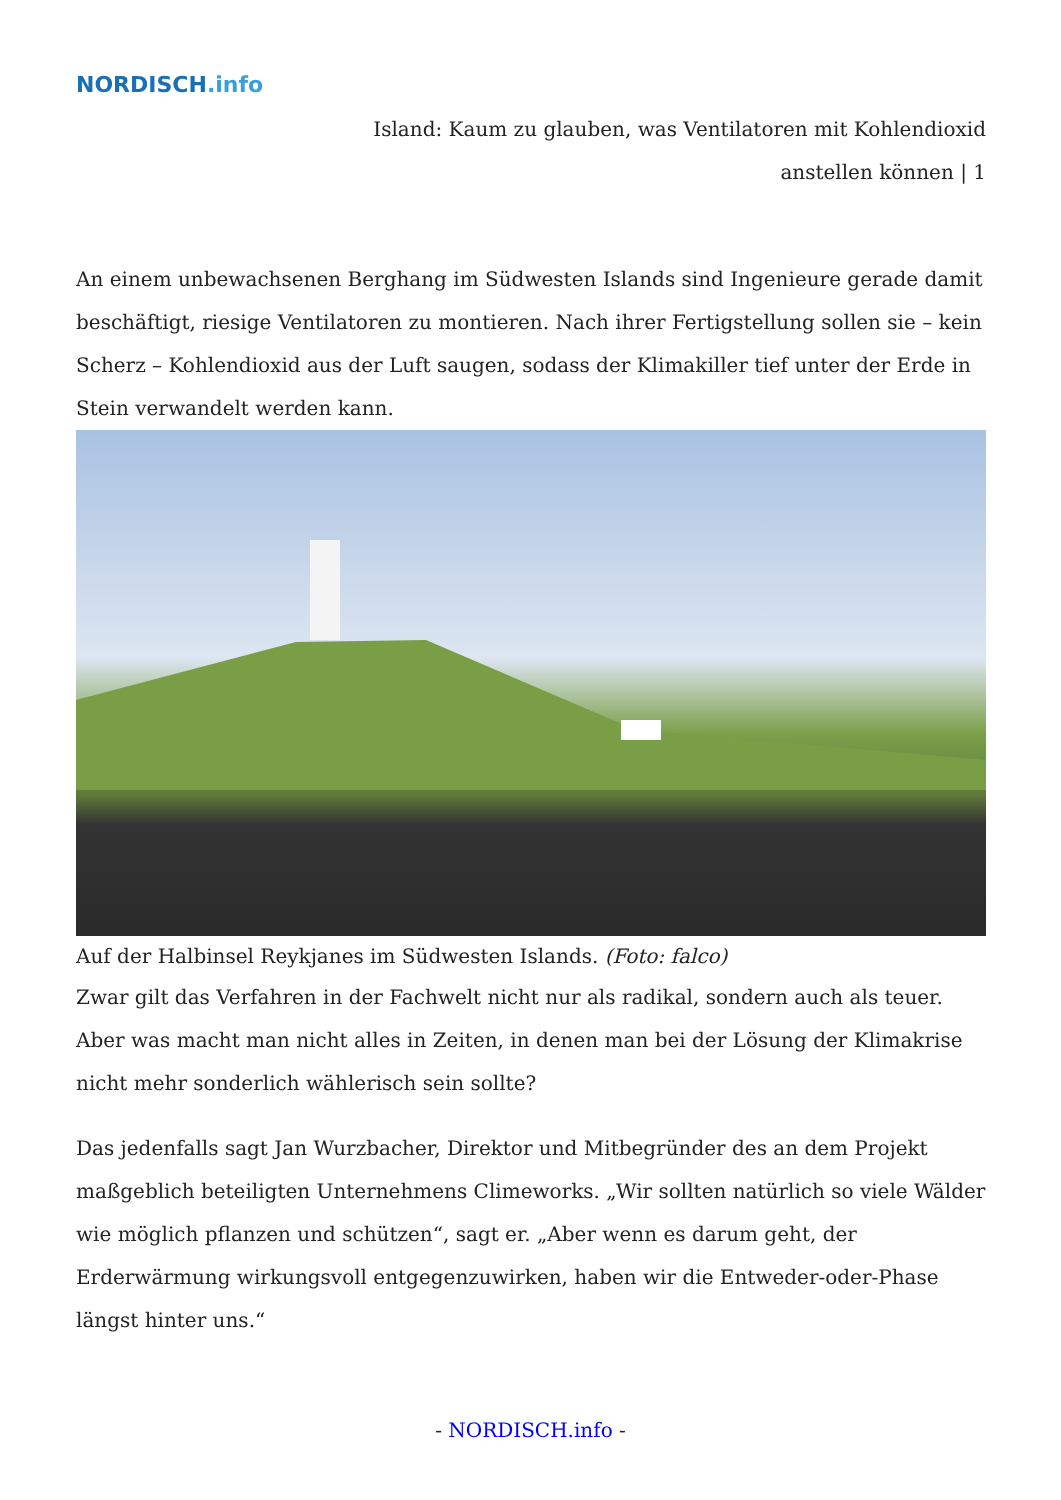NORDISCH.info
Island: Kaum zu glauben, was Ventilatoren mit Kohlendioxid
anstellen können | 1
An einem unbewachsenen Berghang im Südwesten Islands sind Ingenieure gerade damit beschäftigt, riesige Ventilatoren zu montieren. Nach ihrer Fertigstellung sollen sie – kein Scherz – Kohlendioxid aus der Luft saugen, sodass der Klimakiller tief unter der Erde in Stein verwandelt werden kann.
Auf der Halbinsel Reykjanes im Südwesten Islands. (Foto: falco)
Zwar gilt das Verfahren in der Fachwelt nicht nur als radikal, sondern auch als teuer. Aber was macht man nicht alles in Zeiten, in denen man bei der Lösung der Klimakrise nicht mehr sonderlich wählerisch sein sollte?
Das jedenfalls sagt Jan Wurzbacher, Direktor und Mitbegründer des an dem Projekt maßgeblich beteiligten Unternehmens Climeworks. „Wir sollten natürlich so viele Wälder wie möglich pflanzen und schützen“, sagt er. „Aber wenn es darum geht, der Erderwärmung wirkungsvoll entgegenzuwirken, haben wir die Entweder-oder-Phase längst hinter uns.“
- NORDISCH.info -